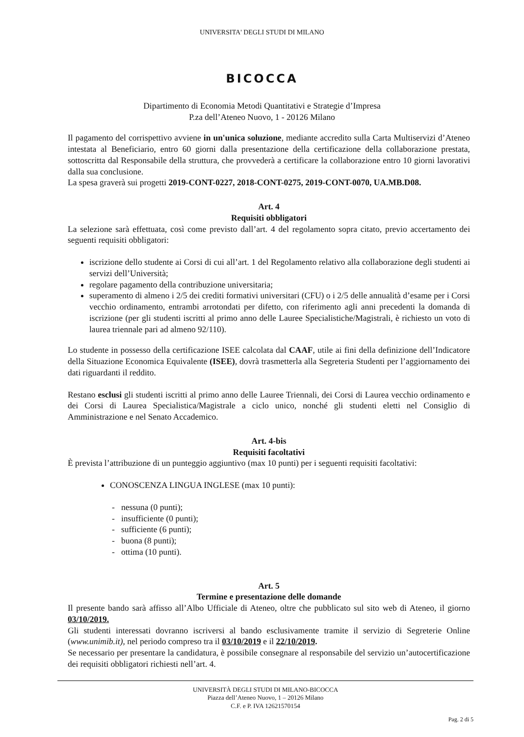UNIVERSITA' DEGLI STUDI DI MILANO
BICOCCA
Dipartimento di Economia Metodi Quantitativi e Strategie d’Impresa
P.za dell’Ateneo Nuovo, 1 - 20126 Milano
Il pagamento del corrispettivo avviene in un'unica soluzione, mediante accredito sulla Carta Multiservizi d’Ateneo intestata al Beneficiario, entro 60 giorni dalla presentazione della certificazione della collaborazione prestata, sottoscritta dal Responsabile della struttura, che provvederà a certificare la collaborazione entro 10 giorni lavorativi dalla sua conclusione.
La spesa graverà sui progetti 2019-CONT-0227, 2018-CONT-0275, 2019-CONT-0070, UA.MB.D08.
Art. 4
Requisiti obbligatori
La selezione sarà effettuata, così come previsto dall’art. 4 del regolamento sopra citato, previo accertamento dei seguenti requisiti obbligatori:
iscrizione dello studente ai Corsi di cui all’art. 1 del Regolamento relativo alla collaborazione degli studenti ai servizi dell’Università;
regolare pagamento della contribuzione universitaria;
superamento di almeno i 2/5 dei crediti formativi universitari (CFU) o i 2/5 delle annualità d’esame per i Corsi vecchio ordinamento, entrambi arrotondati per difetto, con riferimento agli anni precedenti la domanda di iscrizione (per gli studenti iscritti al primo anno delle Lauree Specialistiche/Magistrali, è richiesto un voto di laurea triennale pari ad almeno 92/110).
Lo studente in possesso della certificazione ISEE calcolata dal CAAF, utile ai fini della definizione dell’Indicatore della Situazione Economica Equivalente (ISEE), dovrà trasmetterla alla Segreteria Studenti per l’aggiornamento dei dati riguardanti il reddito.
Restano esclusi gli studenti iscritti al primo anno delle Lauree Triennali, dei Corsi di Laurea vecchio ordinamento e dei Corsi di Laurea Specialistica/Magistrale a ciclo unico, nonché gli studenti eletti nel Consiglio di Amministrazione e nel Senato Accademico.
Art. 4-bis
Requisiti facoltativi
È prevista l’attribuzione di un punteggio aggiuntivo (max 10 punti) per i seguenti requisiti facoltativi:
CONOSCENZA LINGUA INGLESE (max 10 punti):
- nessuna (0 punti);
- insufficiente (0 punti);
- sufficiente (6 punti);
- buona (8 punti);
- ottima (10 punti).
Art. 5
Termine e presentazione delle domande
Il presente bando sarà affisso all’Albo Ufficiale di Ateneo, oltre che pubblicato sul sito web di Ateneo, il giorno 03/10/2019.
Gli studenti interessati dovranno iscriversi al bando esclusivamente tramite il servizio di Segreterie Online (www.unimib.it), nel periodo compreso tra il 03/10/2019 e il 22/10/2019.
Se necessario per presentare la candidatura, è possibile consegnare al responsabile del servizio un’autocertificazione dei requisiti obbligatori richiesti nell’art. 4.
UNIVERSITÀ DEGLI STUDI DI MILANO-BICOCCA
Piazza dell’Ateneo Nuovo, 1 – 20126 Milano
C.F. e P. IVA 12621570154
Pag. 2 di 5